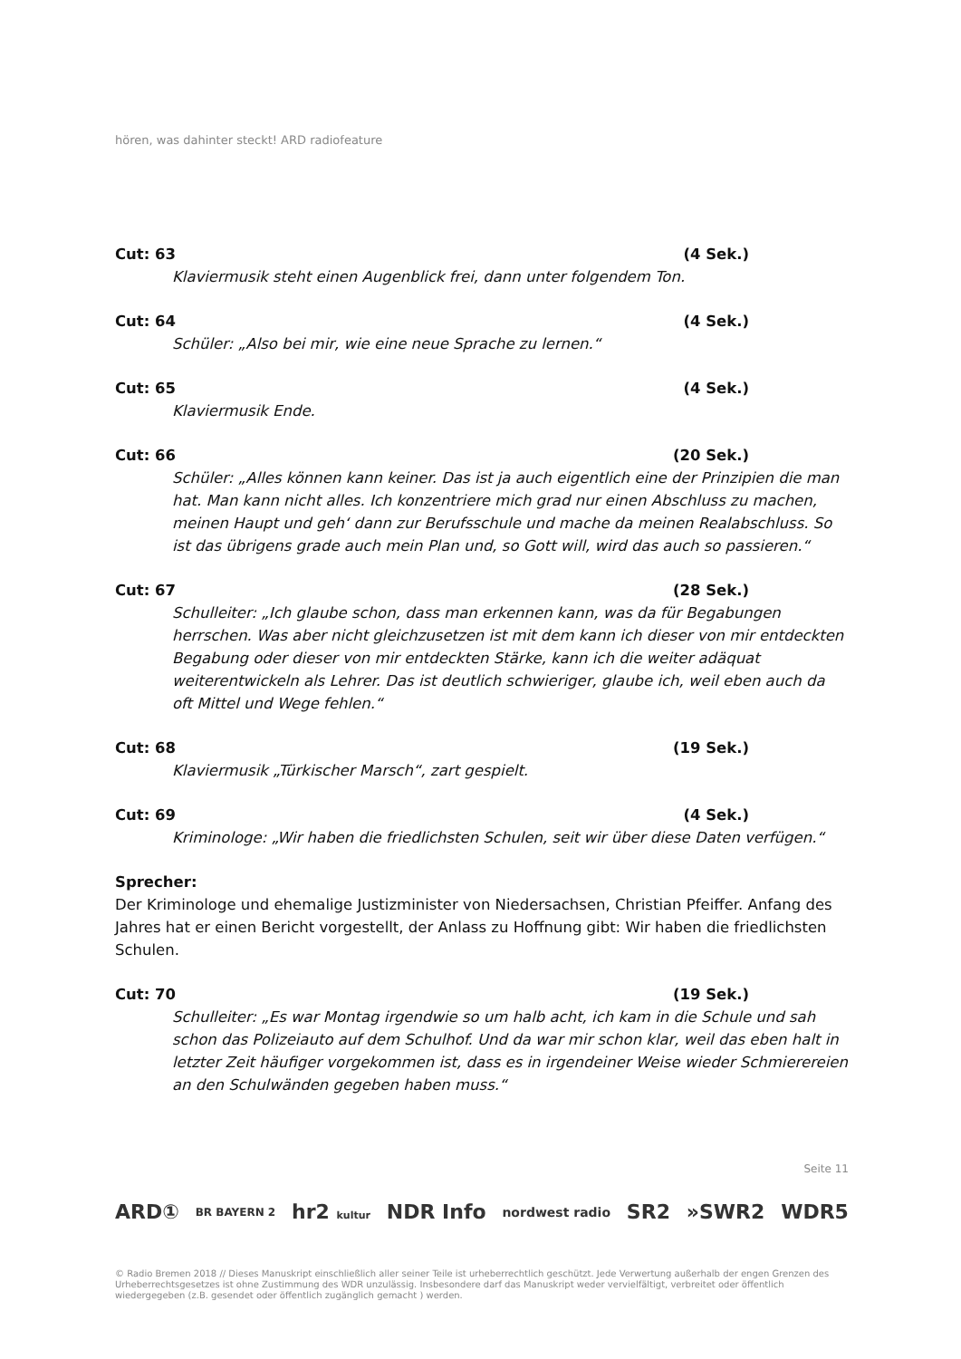hören, was dahinter steckt! ARD radiofeature
Cut: 63 (4 Sek.)
Klaviermusik steht einen Augenblick frei, dann unter folgendem Ton.
Cut: 64 (4 Sek.)
Schüler: „Also bei mir, wie eine neue Sprache zu lernen.“
Cut: 65 (4 Sek.)
Klaviermusik Ende.
Cut: 66 (20 Sek.)
Schüler: „Alles können kann keiner. Das ist ja auch eigentlich eine der Prinzipien die man hat. Man kann nicht alles. Ich konzentriere mich grad nur einen Abschluss zu machen, meinen Haupt und geh‘ dann zur Berufsschule und mache da meinen Realabschluss. So ist das übrigens grade auch mein Plan und, so Gott will, wird das auch so passieren.“
Cut: 67 (28 Sek.)
Schulleiter: „Ich glaube schon, dass man erkennen kann, was da für Begabungen herrschen. Was aber nicht gleichzusetzen ist mit dem kann ich dieser von mir entdeckten Begabung oder dieser von mir entdeckten Stärke, kann ich die weiter adäquat weiterentwickeln als Lehrer. Das ist deutlich schwieriger, glaube ich, weil eben auch da oft Mittel und Wege fehlen.“
Cut: 68 (19 Sek.)
Klaviermusik „Türkischer Marsch“, zart gespielt.
Cut: 69 (4 Sek.)
Kriminologe: „Wir haben die friedlichsten Schulen, seit wir über diese Daten verfügen.“
Sprecher:
Der Kriminologe und ehemalige Justizminister von Niedersachsen, Christian Pfeiffer. Anfang des Jahres hat er einen Bericht vorgestellt, der Anlass zu Hoffnung gibt: Wir haben die friedlichsten Schulen.
Cut: 70 (19 Sek.)
Schulleiter: „Es war Montag irgendwie so um halb acht, ich kam in die Schule und sah schon das Polizeiauto auf dem Schulhof. Und da war mir schon klar, weil das eben halt in letzter Zeit häufiger vorgekommen ist, dass es in irgendeiner Weise wieder Schmierereien an den Schulwänden gegeben haben muss.“
Seite 11
ARD① BR BAYERN 2 hr2 kultur NDR Info nordwest radio SR2 »SWR2 WDR5
© Radio Bremen 2018 // Dieses Manuskript einschließlich aller seiner Teile ist urheberrechtlich geschützt. Jede Verwertung außerhalb der engen Grenzen des Urheberrechtsgesetzes ist ohne Zustimmung des WDR unzulässig. Insbesondere darf das Manuskript weder vervielfältigt, verbreitet oder öffentlich wiedergegeben (z.B. gesendet oder öffentlich zugänglich gemacht ) werden.